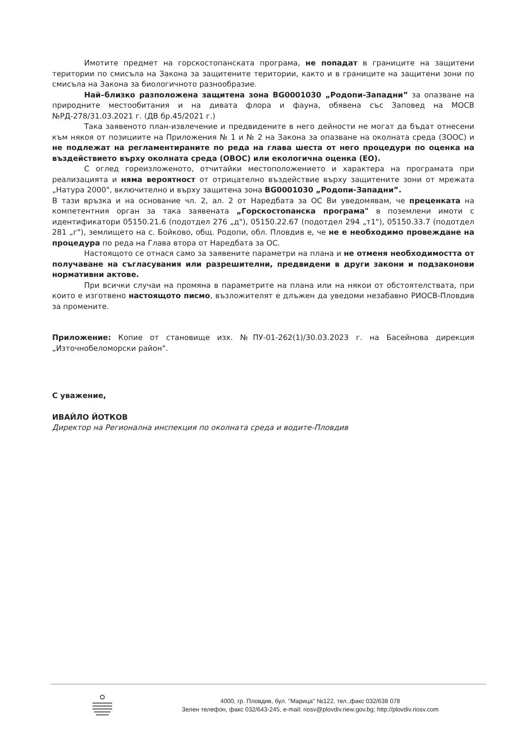Имотите предмет на горскостопанската програма, не попадат в границите на защитени територии по смисъла на Закона за защитените територии, както и в границите на защитени зони по смисъла на Закона за биологичното разнообразие.
Най–близко разположена защитена зона BG0001030 „Родопи-Западни” за опазване на природните местообитания и на дивата флора и фауна, обявена със Заповед на МОСВ №РД-278/31.03.2021 г. (ДВ бр.45/2021 г.)
Така заявеното план-извлечение и предвидените в него дейности не могат да бъдат отнесени към някоя от позициите на Приложения № 1 и № 2 на Закона за опазване на околната среда (ЗООС) и не подлежат на регламентираните по реда на глава шеста от него процедури по оценка на въздействието върху околната среда (ОВОС) или екологична оценка (ЕО).
С оглед гореизложеното, отчитайки местоположението и характера на програмата при реализацията и няма вероятност от отрицателно въздействие върху защитените зони от мрежата „Натура 2000", включително и върху защитена зона BG0001030 „Родопи-Западни”.
В тази връзка и на основание чл. 2, ал. 2 от Наредбата за ОС Ви уведомявам, че преценката на компетентния орган за така заявената „Горскостопанска програма" в поземлени имоти с идентификатори 05150.21.6 (подотдел 276 „д"), 05150.22.67 (подотдел 294 „т1"), 05150.33.7 (подотдел 281 „г"), землището на с. Бойково, общ. Родопи, обл. Пловдив е, че не е необходимо провеждане на процедура по реда на Глава втора от Наредбата за ОС.
Настоящото се отнася само за заявените параметри на плана и не отменя необходимостта от получаване на съгласувания или разрешителни, предвидени в други закони и подзаконови нормативни актове.
При всички случаи на промяна в параметрите на плана или на някои от обстоятелствата, при които е изготвено настоящото писмо, възложителят е длъжен да уведоми незабавно РИОСВ-Пловдив за промените.
Приложение: Копие от становище изх. №ПУ-01-262(1)/30.03.2023 г. на Басейнова дирекция „Източнобеломорски район".
С уважение,
ИВАЙЛО ЙОТКОВ
Директор на Регионална инспекция по околната среда и водите-Пловдив
4000, гр. Пловдив, бул. "Марица" №122, тел.,факс 032/638 078
Зелен телефон, факс 032/643-245, e-mail: riosv@plovdiv.riew.gov.bg; http://plovdiv.riosv.com